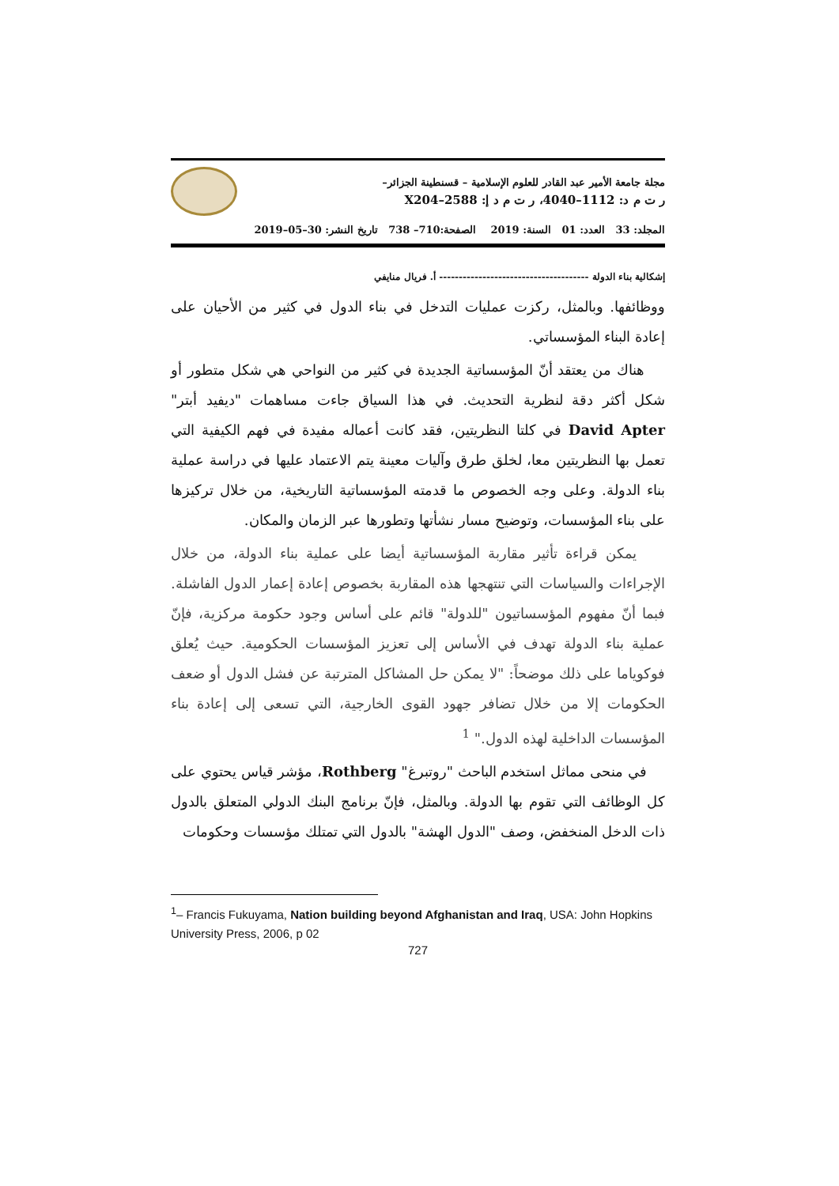مجلة جامعة الأمير عبد القادر للعلوم الإسلامية – قسنطينة الجزائر–
ر ت م د: 1112–4040، ر ت م د إ: 2588–X204
المجلد: 33 العدد: 01 السنة: 2019 الصفحة:710– 738 تاريخ النشر: 30–05–2019
إشكالية بناء الدولة -------------------------------------- أ. فريال منايفي
ووظائفها. وبالمثل، ركزت عمليات التدخل في بناء الدول في كثير من الأحيان على إعادة البناء المؤسساتي.
هناك من يعتقد أنّ المؤسساتية الجديدة في كثير من النواحي هي شكل متطور أو شكل أكثر دقة لنظرية التحديث. في هذا السياق جاءت مساهمات "ديفيد أبتر" David Apter في كلتا النظريتين، فقد كانت أعماله مفيدة في فهم الكيفية التي تعمل بها النظريتين معا، لخلق طرق وآليات معينة يتم الاعتماد عليها في دراسة عملية بناء الدولة. وعلى وجه الخصوص ما قدمته المؤسساتية التاريخية، من خلال تركيزها على بناء المؤسسات، وتوضيح مسار نشأتها وتطورها عبر الزمان والمكان.
يمكن قراءة تأثير مقاربة المؤسساتية أيضا على عملية بناء الدولة، من خلال الإجراءات والسياسات التي تنتهجها هذه المقاربة بخصوص إعادة إعمار الدول الفاشلة. فبما أنّ مفهوم المؤسساتيون "للدولة" قائم على أساس وجود حكومة مركزية، فإنّ عملية بناء الدولة تهدف في الأساس إلى تعزيز المؤسسات الحكومية. حيث يُعلق فوكوياما على ذلك موضحاً: "لا يمكن حل المشاكل المترتبة عن فشل الدول أو ضعف الحكومات إلا من خلال تضافر جهود القوى الخارجية، التي تسعى إلى إعادة بناء المؤسسات الداخلية لهذه الدول." <sup>1</sup>
في منحى مماثل استخدم الباحث "روتبرغ" Rothberg، مؤشر قياس يحتوي على كل الوظائف التي تقوم بها الدولة. وبالمثل، فإنّ برنامج البنك الدولي المتعلق بالدول ذات الدخل المنخفض، وصف "الدول الهشة" بالدول التي تمتلك مؤسسات وحكومات
<sup>1</sup>– Francis Fukuyama, Nation building beyond Afghanistan and Iraq, USA: John Hopkins University Press, 2006, p 02
727